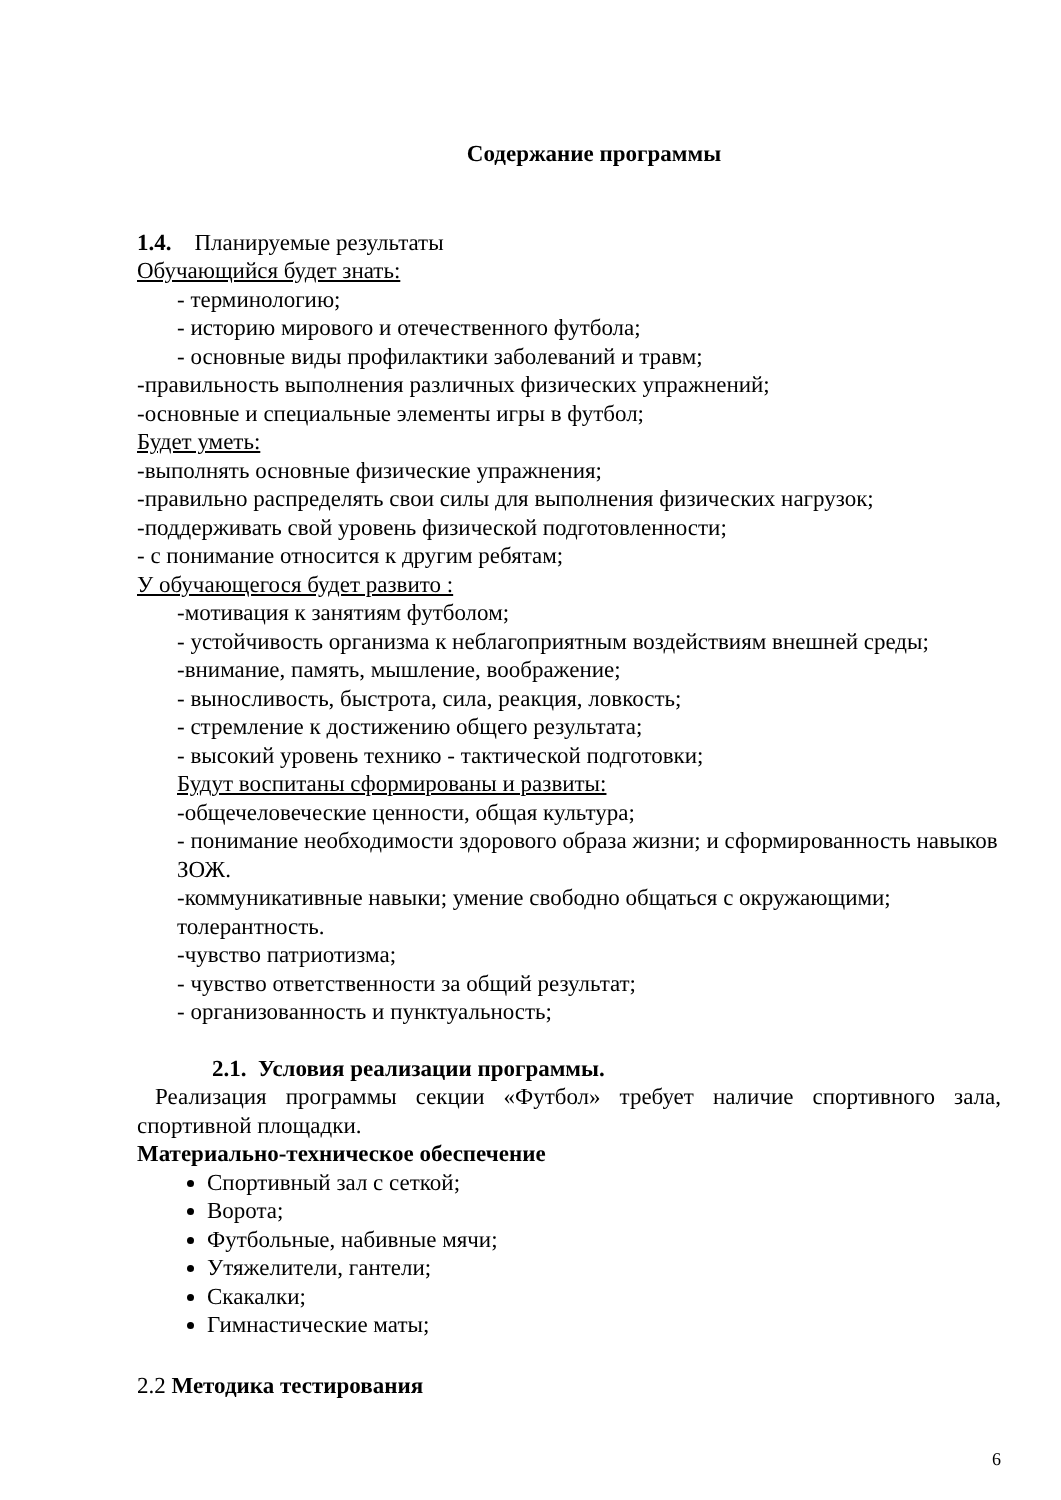Содержание программы
1.4. Планируемые результаты
Обучающийся будет знать:
- терминологию;
- историю мирового и отечественного футбола;
- основные виды профилактики заболеваний и травм;
-правильность выполнения различных физических упражнений;
-основные и специальные элементы игры в футбол;
Будет уметь:
-выполнять основные физические упражнения;
-правильно распределять свои силы для выполнения физических нагрузок;
-поддерживать свой уровень физической подготовленности;
- с понимание относится к другим ребятам;
У обучающегося будет развито :
-мотивация к занятиям футболом;
- устойчивость организма к неблагоприятным воздействиям внешней среды;
-внимание, память, мышление, воображение;
- выносливость, быстрота, сила, реакция, ловкость;
- стремление к достижению общего результата;
- высокий уровень технико - тактической подготовки;
Будут воспитаны сформированы и развиты:
-общечеловеческие ценности, общая культура;
- понимание необходимости здорового образа жизни; и сформированность навыков ЗОЖ.
-коммуникативные навыки; умение свободно общаться с окружающими; толерантность.
-чувство патриотизма;
- чувство ответственности за общий результат;
- организованность и пунктуальность;
2.1. Условия реализации программы.
Реализация программы секции «Футбол» требует наличие спортивного зала, спортивной площадки.
Материально-техническое обеспечение
Спортивный зал с сеткой;
Ворота;
Футбольные, набивные мячи;
Утяжелители, гантели;
Скакалки;
Гимнастические маты;
2.2 Методика тестирования
6